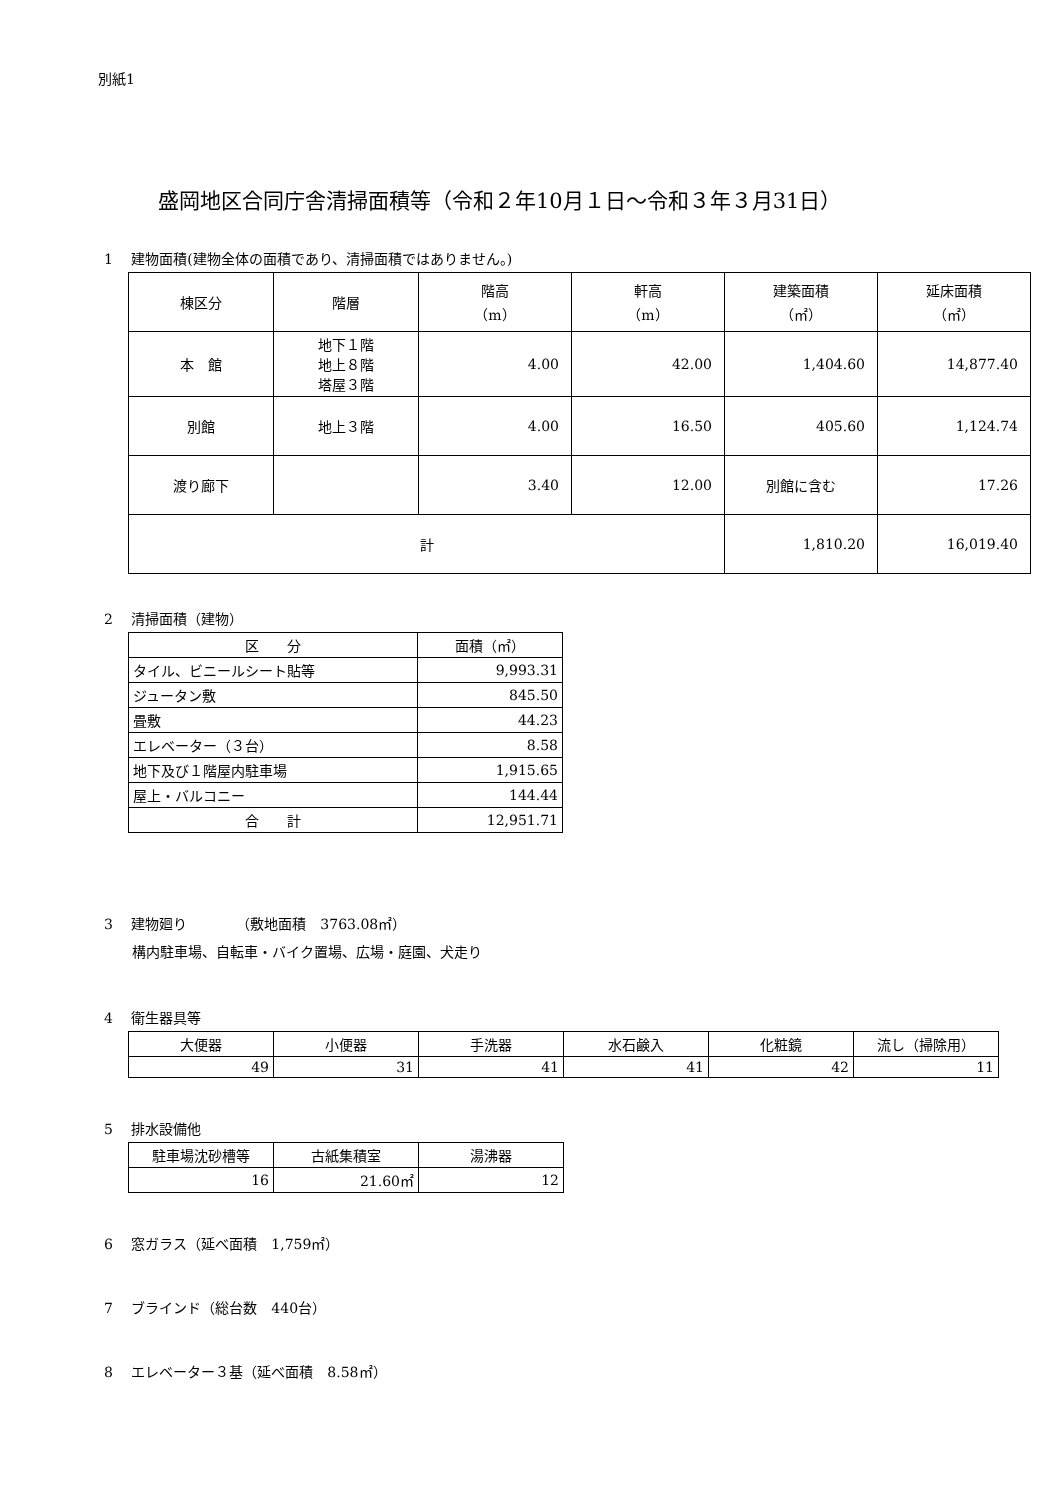別紙1
盛岡地区合同庁舎清掃面積等（令和２年10月１日～令和３年３月31日）
1　 建物面積(建物全体の面積であり、清掃面積ではありません。)
| 棟区分 | 階層 | 階高 （m） | 軒高 （m） | 建築面積 （㎡） | 延床面積 （㎡） |
| --- | --- | --- | --- | --- | --- |
| 本 館 | 地下１階 地上８階 塔屋３階 | 4.00 | 42.00 | 1,404.60 | 14,877.40 |
| 別館 | 地上３階 | 4.00 | 16.50 | 405.60 | 1,124.74 |
| 渡り廊下 | | 3.40 | 12.00 | 別館に含む | 17.26 |
| 計 | | | | 1,810.20 | 16,019.40 |
2　 清掃面積（建物）
| 区 分 | 面積（㎡） |
| --- | --- |
| タイル、ビニールシート貼等 | 9,993.31 |
| ジュータン敷 | 845.50 |
| 畳敷 | 44.23 |
| エレベーター（３台） | 8.58 |
| 地下及び１階屋内駐車場 | 1,915.65 |
| 屋上・バルコニー | 144.44 |
| 合 計 | 12,951.71 |
3　 建物廻り　　　　（敷地面積　3763.08㎡）
構内駐車場、自転車・バイク置場、広場・庭園、犬走り
4　 衛生器具等
| 大便器 | 小便器 | 手洗器 | 水石鹸入 | 化粧鏡 | 流し（掃除用） |
| --- | --- | --- | --- | --- | --- |
| 49 | 31 | 41 | 41 | 42 | 11 |
5　 排水設備他
| 駐車場沈砂槽等 | 古紙集積室 | 湯沸器 |
| --- | --- | --- |
| 16 | 21.60㎡ | 12 |
6　 窓ガラス（延べ面積　1,759㎡）
7　 ブラインド（総台数　440台）
8　 エレベーター３基（延べ面積　8.58㎡）